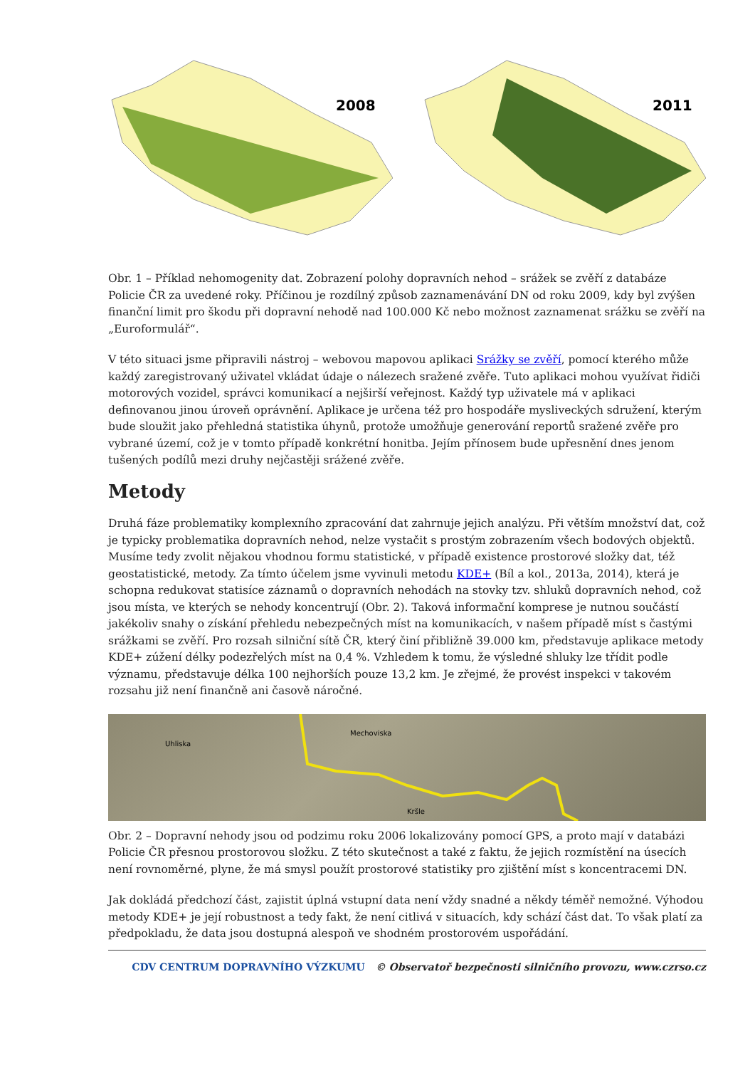2008
2011
Obr. 1 – Příklad nehomogenity dat. Zobrazení polohy dopravních nehod – srážek se zvěří z databáze Policie ČR za uvedené roky. Příčinou je rozdílný způsob zaznamenávání DN od roku 2009, kdy byl zvýšen finanční limit pro škodu při dopravní nehodě nad 100.000 Kč nebo možnost zaznamenat srážku se zvěří na „Euroformulář“.
V této situaci jsme připravili nástroj – webovou mapovou aplikaci Srážky se zvěří, pomocí kterého může každý zaregistrovaný uživatel vkládat údaje o nálezech sražené zvěře. Tuto aplikaci mohou využívat řidiči motorových vozidel, správci komunikací a nejširší veřejnost. Každý typ uživatele má v aplikaci definovanou jinou úroveň oprávnění. Aplikace je určena též pro hospodáře mysliveckých sdružení, kterým bude sloužit jako přehledná statistika úhynů, protože umožňuje generování reportů sražené zvěře pro vybrané území, což je v tomto případě konkrétní honitba. Jejím přínosem bude upřesnění dnes jenom tušených podílů mezi druhy nejčastěji srážené zvěře.
Metody
Druhá fáze problematiky komplexního zpracování dat zahrnuje jejich analýzu. Při větším množství dat, což je typicky problematika dopravních nehod, nelze vystačit s prostým zobrazením všech bodových objektů. Musíme tedy zvolit nějakou vhodnou formu statistické, v případě existence prostorové složky dat, též geostatistické, metody. Za tímto účelem jsme vyvinuli metodu KDE+ (Bíl a kol., 2013a, 2014), která je schopna redukovat statisíce záznamů o dopravních nehodách na stovky tzv. shluků dopravních nehod, což jsou místa, ve kterých se nehody koncentrují (Obr. 2). Taková informační komprese je nutnou součástí jakékoliv snahy o získání přehledu nebezpečných míst na komunikacích, v našem případě míst s častými srážkami se zvěří. Pro rozsah silniční sítě ČR, který činí přibližně 39.000 km, představuje aplikace metody KDE+ zúžení délky podezřelých míst na 0,4 %. Vzhledem k tomu, že výsledné shluky lze třídit podle významu, představuje délka 100 nejhorších pouze 13,2 km. Je zřejmé, že provést inspekci v takovém rozsahu již není finančně ani časově náročné.
Uhliska
Mechoviska
Kršle
Obr. 2 – Dopravní nehody jsou od podzimu roku 2006 lokalizovány pomocí GPS, a proto mají v databázi Policie ČR přesnou prostorovou složku. Z této skutečnost a také z faktu, že jejich rozmístění na úsecích není rovnoměrné, plyne, že má smysl použít prostorové statistiky pro zjištění míst s koncentracemi DN.
Jak dokládá předchozí část, zajistit úplná vstupní data není vždy snadné a někdy téměř nemožné. Výhodou metody KDE+ je její robustnost a tedy fakt, že není citlivá v situacích, kdy schází část dat. To však platí za předpokladu, že data jsou dostupná alespoň ve shodném prostorovém uspořádání.
CDV CENTRUM DOPRAVNÍHO VÝZKUMU © Observatoř bezpečnosti silničního provozu, www.czrso.cz